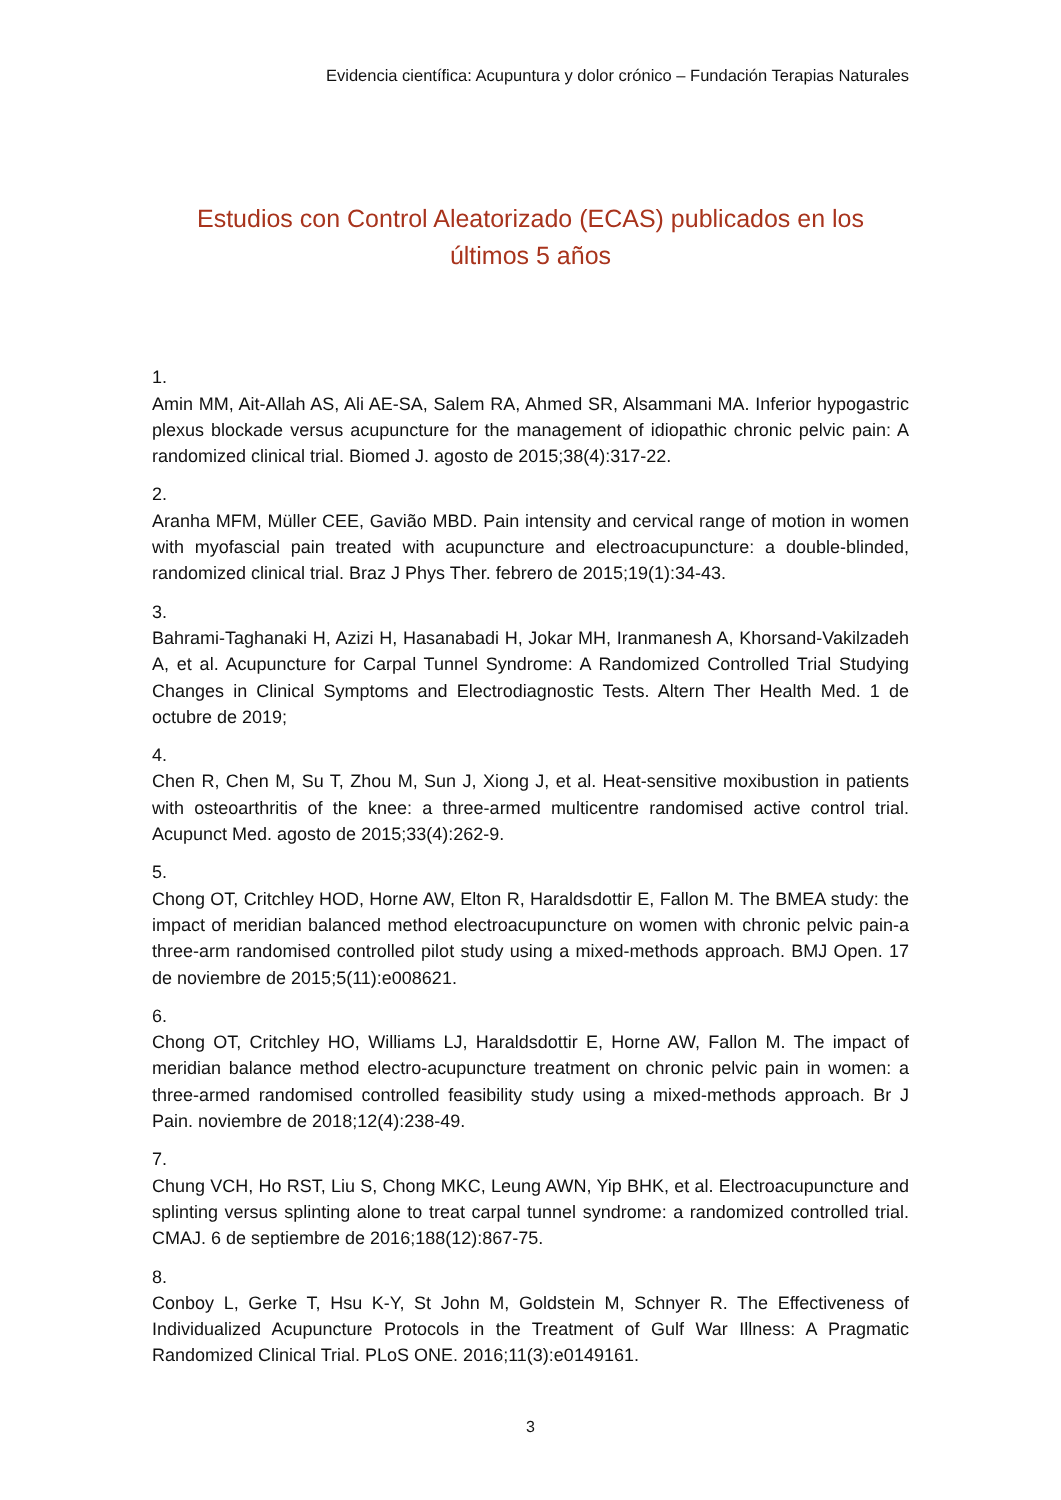Evidencia científica: Acupuntura y dolor crónico – Fundación Terapias Naturales
Estudios con Control Aleatorizado (ECAS) publicados en los
últimos 5 años
1.
Amin MM, Ait-Allah AS, Ali AE-SA, Salem RA, Ahmed SR, Alsammani MA. Inferior hypogastric plexus blockade versus acupuncture for the management of idiopathic chronic pelvic pain: A randomized clinical trial. Biomed J. agosto de 2015;38(4):317-22.
2.
Aranha MFM, Müller CEE, Gavião MBD. Pain intensity and cervical range of motion in women with myofascial pain treated with acupuncture and electroacupuncture: a double-blinded, randomized clinical trial. Braz J Phys Ther. febrero de 2015;19(1):34-43.
3.
Bahrami-Taghanaki H, Azizi H, Hasanabadi H, Jokar MH, Iranmanesh A, Khorsand-Vakilzadeh A, et al. Acupuncture for Carpal Tunnel Syndrome: A Randomized Controlled Trial Studying Changes in Clinical Symptoms and Electrodiagnostic Tests. Altern Ther Health Med. 1 de octubre de 2019;
4.
Chen R, Chen M, Su T, Zhou M, Sun J, Xiong J, et al. Heat-sensitive moxibustion in patients with osteoarthritis of the knee: a three-armed multicentre randomised active control trial. Acupunct Med. agosto de 2015;33(4):262-9.
5.
Chong OT, Critchley HOD, Horne AW, Elton R, Haraldsdottir E, Fallon M. The BMEA study: the impact of meridian balanced method electroacupuncture on women with chronic pelvic pain-a three-arm randomised controlled pilot study using a mixed-methods approach. BMJ Open. 17 de noviembre de 2015;5(11):e008621.
6.
Chong OT, Critchley HO, Williams LJ, Haraldsdottir E, Horne AW, Fallon M. The impact of meridian balance method electro-acupuncture treatment on chronic pelvic pain in women: a three-armed randomised controlled feasibility study using a mixed-methods approach. Br J Pain. noviembre de 2018;12(4):238-49.
7.
Chung VCH, Ho RST, Liu S, Chong MKC, Leung AWN, Yip BHK, et al. Electroacupuncture and splinting versus splinting alone to treat carpal tunnel syndrome: a randomized controlled trial. CMAJ. 6 de septiembre de 2016;188(12):867-75.
8.
Conboy L, Gerke T, Hsu K-Y, St John M, Goldstein M, Schnyer R. The Effectiveness of Individualized Acupuncture Protocols in the Treatment of Gulf War Illness: A Pragmatic Randomized Clinical Trial. PLoS ONE. 2016;11(3):e0149161.
3